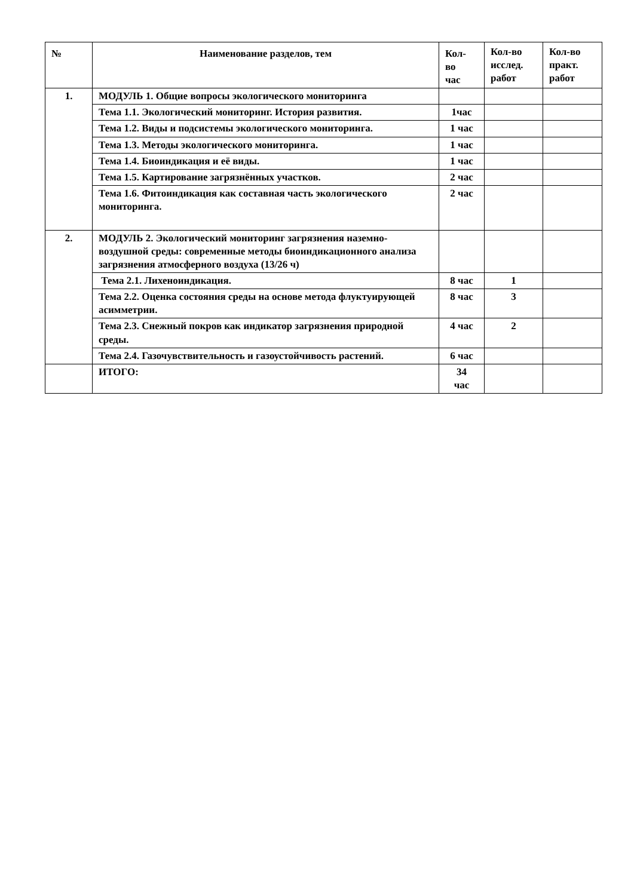| № | Наименование разделов, тем | Кол- во час | Кол-во исслед. работ | Кол-во практ. работ |
| --- | --- | --- | --- | --- |
| 1. | МОДУЛЬ 1. Общие вопросы экологического мониторинга | | | |
| | Тема 1.1. Экологический мониторинг. История развития. | 1час | | |
| | Тема 1.2. Виды и подсистемы экологического мониторинга. | 1 час | | |
| | Тема 1.3. Методы экологического мониторинга. | 1 час | | |
| | Тема 1.4. Биоиндикация и её виды. | 1 час | | |
| | Тема 1.5. Картирование загрязнённых участков. | 2 час | | |
| | Тема 1.6. Фитоиндикация как составная часть экологического мониторинга. | 2 час | | |
| 2. | МОДУЛЬ 2. Экологический мониторинг загрязнения наземно-воздушной среды: современные методы биоиндикационного анализа загрязнения атмосферного воздуха (13/26 ч) | | | |
| | Тема 2.1. Лихеноиндикация. | 8 час | 1 | |
| | Тема 2.2. Оценка состояния среды на основе метода флуктуирующей асимметрии. | 8 час | 3 | |
| | Тема 2.3. Снежный покров как индикатор загрязнения природной среды. | 4 час | 2 | |
| | Тема 2.4. Газочувствительность и газоустойчивость растений. | 6 час | | |
| | ИТОГО: | 34 час | | |